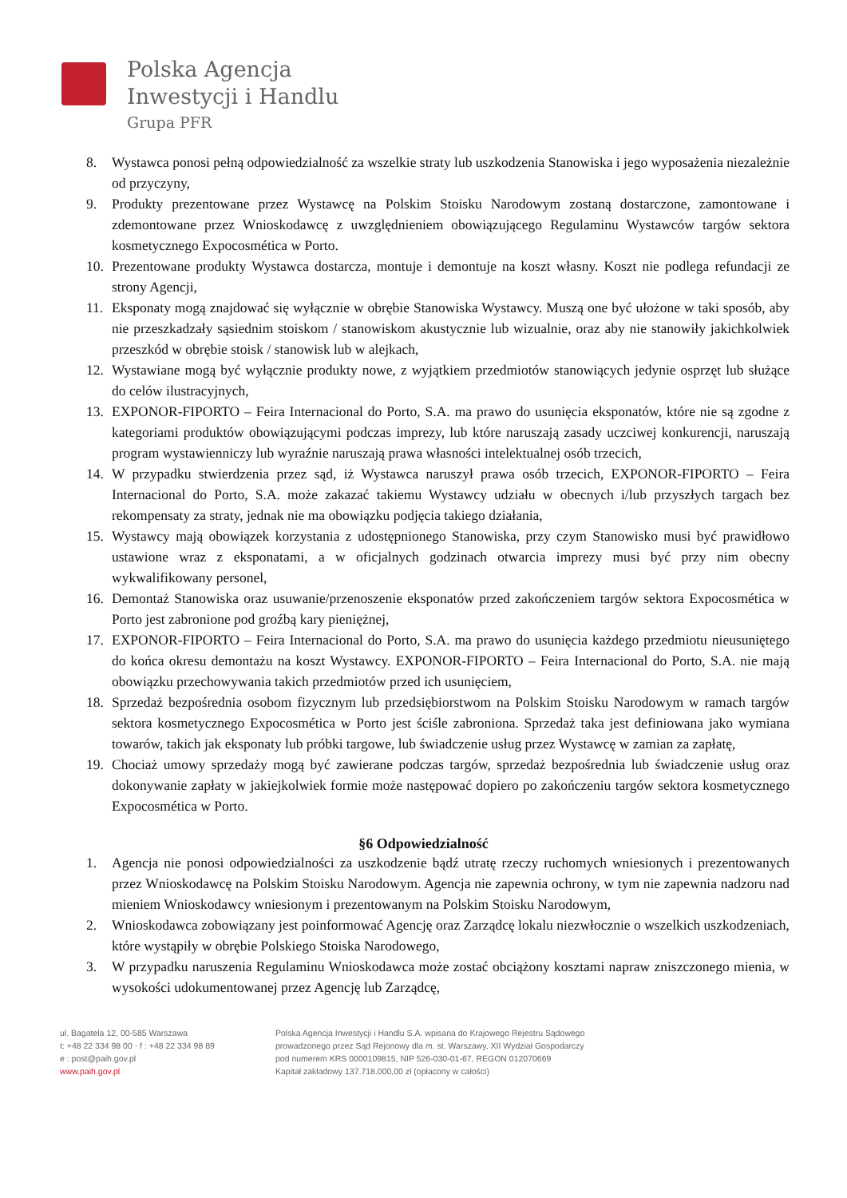Polska Agencja
Inwestycji i Handlu
Grupa PFR
8. Wystawca ponosi pełną odpowiedzialność za wszelkie straty lub uszkodzenia Stanowiska i jego wyposażenia niezależnie od przyczyny,
9. Produkty prezentowane przez Wystawcę na Polskim Stoisku Narodowym zostaną dostarczone, zamontowane i zdemontowane przez Wnioskodawcę z uwzględnieniem obowiązującego Regulaminu Wystawców targów sektora kosmetycznego Expocosmética w Porto.
10. Prezentowane produkty Wystawca dostarcza, montuje i demontuje na koszt własny. Koszt nie podlega refundacji ze strony Agencji,
11. Eksponaty mogą znajdować się wyłącznie w obrębie Stanowiska Wystawcy. Muszą one być ułożone w taki sposób, aby nie przeszkadzały sąsiednim stoiskom / stanowiskom akustycznie lub wizualnie, oraz aby nie stanowiły jakichkolwiek przeszkód w obrębie stoisk / stanowisk lub w alejkach,
12. Wystawiane mogą być wyłącznie produkty nowe, z wyjątkiem przedmiotów stanowiących jedynie osprzęt lub służące do celów ilustracyjnych,
13. EXPONOR-FIPORTO – Feira Internacional do Porto, S.A. ma prawo do usunięcia eksponatów, które nie są zgodne z kategoriami produktów obowiązującymi podczas imprezy, lub które naruszają zasady uczciwej konkurencji, naruszają program wystawienniczy lub wyraźnie naruszają prawa własności intelektualnej osób trzecich,
14. W przypadku stwierdzenia przez sąd, iż Wystawca naruszył prawa osób trzecich, EXPONOR-FIPORTO – Feira Internacional do Porto, S.A. może zakazać takiemu Wystawcy udziału w obecnych i/lub przyszłych targach bez rekompensaty za straty, jednak nie ma obowiązku podjęcia takiego działania,
15. Wystawcy mają obowiązek korzystania z udostępnionego Stanowiska, przy czym Stanowisko musi być prawidłowo ustawione wraz z eksponatami, a w oficjalnych godzinach otwarcia imprezy musi być przy nim obecny wykwalifikowany personel,
16. Demontaż Stanowiska oraz usuwanie/przenoszenie eksponatów przed zakończeniem targów sektora Expocosmética w Porto jest zabronione pod groźbą kary pieniężnej,
17. EXPONOR-FIPORTO – Feira Internacional do Porto, S.A. ma prawo do usunięcia każdego przedmiotu nieusuniętego do końca okresu demontażu na koszt Wystawcy. EXPONOR-FIPORTO – Feira Internacional do Porto, S.A. nie mają obowiązku przechowywania takich przedmiotów przed ich usunięciem,
18. Sprzedaż bezpośrednia osobom fizycznym lub przedsiębiorstwom na Polskim Stoisku Narodowym w ramach targów sektora kosmetycznego Expocosmética w Porto jest ściśle zabroniona. Sprzedaż taka jest definiowana jako wymiana towarów, takich jak eksponaty lub próbki targowe, lub świadczenie usług przez Wystawcę w zamian za zapłatę,
19. Chociaż umowy sprzedaży mogą być zawierane podczas targów, sprzedaż bezpośrednia lub świadczenie usług oraz dokonywanie zapłaty w jakiejkolwiek formie może następować dopiero po zakończeniu targów sektora kosmetycznego Expocosmética w Porto.
§6 Odpowiedzialność
1. Agencja nie ponosi odpowiedzialności za uszkodzenie bądź utratę rzeczy ruchomych wniesionych i prezentowanych przez Wnioskodawcę na Polskim Stoisku Narodowym. Agencja nie zapewnia ochrony, w tym nie zapewnia nadzoru nad mieniem Wnioskodawcy wniesionym i prezentowanym na Polskim Stoisku Narodowym,
2. Wnioskodawca zobowiązany jest poinformować Agencję oraz Zarządcę lokalu niezwłocznie o wszelkich uszkodzeniach, które wystąpiły w obrębie Polskiego Stoiska Narodowego,
3. W przypadku naruszenia Regulaminu Wnioskodawca może zostać obciążony kosztami napraw zniszczonego mienia, w wysokości udokumentowanej przez Agencję lub Zarządcę,
ul. Bagatela 12, 00-585 Warszawa
t: +48 22 334 98 00 · f : +48 22 334 98 89
e : post@paih.gov.pl
www.paih.gov.pl
Polska Agencja Inwestycji i Handlu S.A. wpisana do Krajowego Rejestru Sądowego
prowadzonego przez Sąd Rejonowy dla m. st. Warszawy, XII Wydział Gospodarczy
pod numerem KRS 0000109815, NIP 526-030-01-67, REGON 012070669
Kapitał zakładowy 137.718.000,00 zł (opłacony w całości)